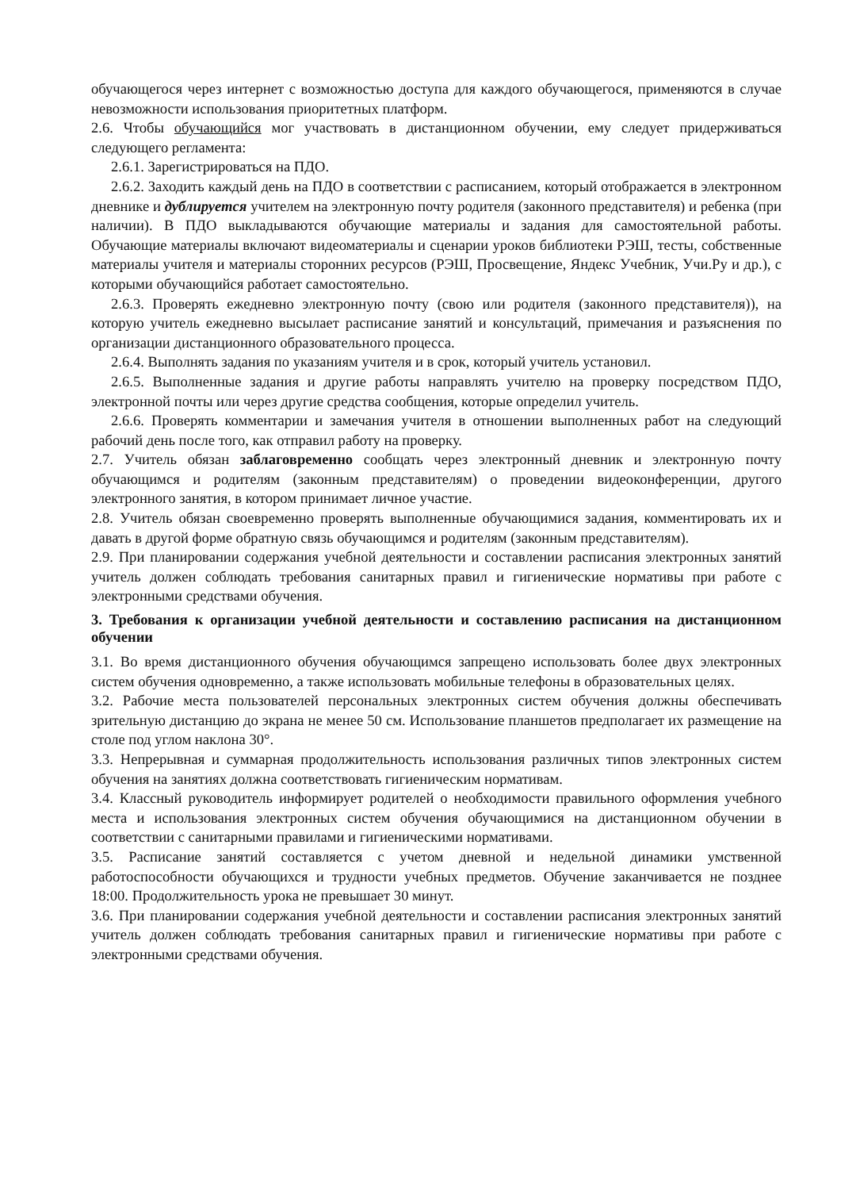обучающегося через интернет с возможностью доступа для каждого обучающегося, применяются в случае невозможности использования приоритетных платформ.
2.6. Чтобы обучающийся мог участвовать в дистанционном обучении, ему следует придерживаться следующего регламента:
2.6.1. Зарегистрироваться на ПДО.
2.6.2. Заходить каждый день на ПДО в соответствии с расписанием, который отображается в электронном дневнике и дублируется учителем на электронную почту родителя (законного представителя) и ребенка (при наличии). В ПДО выкладываются обучающие материалы и задания для самостоятельной работы. Обучающие материалы включают видеоматериалы и сценарии уроков библиотеки РЭШ, тесты, собственные материалы учителя и материалы сторонних ресурсов (РЭШ, Просвещение, Яндекс Учебник, Учи.Ру и др.), с которыми обучающийся работает самостоятельно.
2.6.3. Проверять ежедневно электронную почту (свою или родителя (законного представителя)), на которую учитель ежедневно высылает расписание занятий и консультаций, примечания и разъяснения по организации дистанционного образовательного процесса.
2.6.4. Выполнять задания по указаниям учителя и в срок, который учитель установил.
2.6.5. Выполненные задания и другие работы направлять учителю на проверку посредством ПДО, электронной почты или через другие средства сообщения, которые определил учитель.
2.6.6. Проверять комментарии и замечания учителя в отношении выполненных работ на следующий рабочий день после того, как отправил работу на проверку.
2.7. Учитель обязан заблаговременно сообщать через электронный дневник и электронную почту обучающимся и родителям (законным представителям) о проведении видеоконференции, другого электронного занятия, в котором принимает личное участие.
2.8. Учитель обязан своевременно проверять выполненные обучающимися задания, комментировать их и давать в другой форме обратную связь обучающимся и родителям (законным представителям).
2.9. При планировании содержания учебной деятельности и составлении расписания электронных занятий учитель должен соблюдать требования санитарных правил и гигиенические нормативы при работе с электронными средствами обучения.
3. Требования к организации учебной деятельности и составлению расписания на дистанционном обучении
3.1. Во время дистанционного обучения обучающимся запрещено использовать более двух электронных систем обучения одновременно, а также использовать мобильные телефоны в образовательных целях.
3.2. Рабочие места пользователей персональных электронных систем обучения должны обеспечивать зрительную дистанцию до экрана не менее 50 см. Использование планшетов предполагает их размещение на столе под углом наклона 30°.
3.3. Непрерывная и суммарная продолжительность использования различных типов электронных систем обучения на занятиях должна соответствовать гигиеническим нормативам.
3.4. Классный руководитель информирует родителей о необходимости правильного оформления учебного места и использования электронных систем обучения обучающимися на дистанционном обучении в соответствии с санитарными правилами и гигиеническими нормативами.
3.5. Расписание занятий составляется с учетом дневной и недельной динамики умственной работоспособности обучающихся и трудности учебных предметов. Обучение заканчивается не позднее 18:00. Продолжительность урока не превышает 30 минут.
3.6. При планировании содержания учебной деятельности и составлении расписания электронных занятий учитель должен соблюдать требования санитарных правил и гигиенические нормативы при работе с электронными средствами обучения.